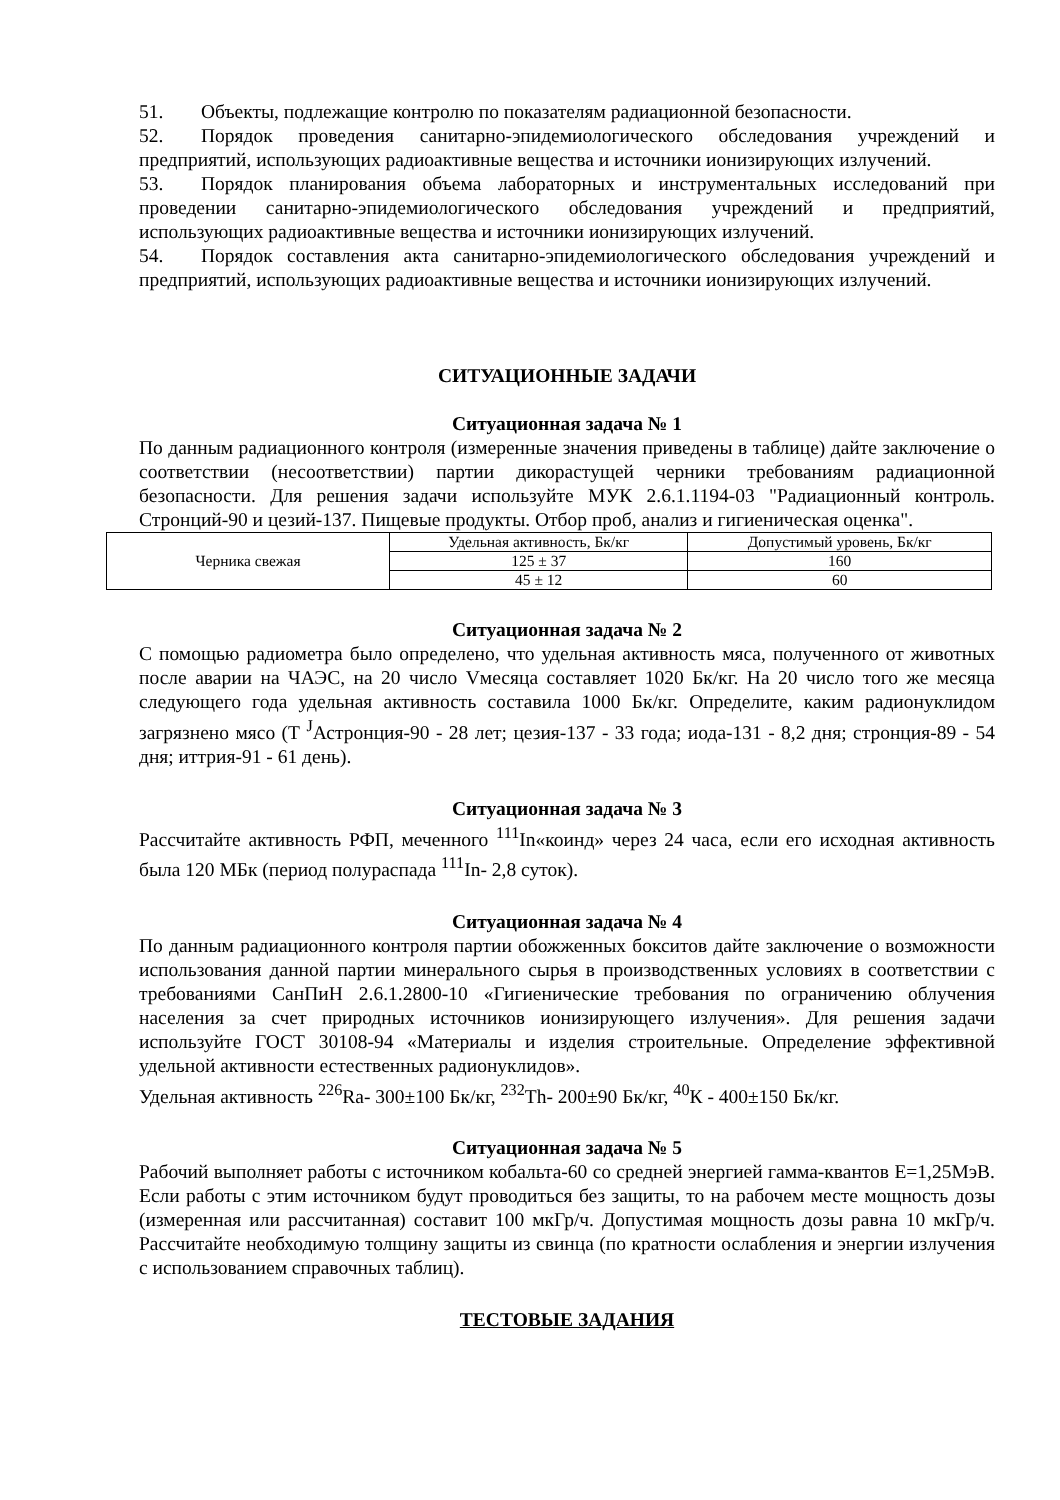51. Объекты, подлежащие контролю по показателям радиационной безопасности.
52. Порядок проведения санитарно-эпидемиологического обследования учреждений и предприятий, использующих радиоактивные вещества и источники ионизирующих излучений.
53. Порядок планирования объема лабораторных и инструментальных исследований при проведении санитарно-эпидемиологического обследования учреждений и предприятий, использующих радиоактивные вещества и источники ионизирующих излучений.
54. Порядок составления акта санитарно-эпидемиологического обследования учреждений и предприятий, использующих радиоактивные вещества и источники ионизирующих излучений.
СИТУАЦИОННЫЕ ЗАДАЧИ
Ситуационная задача № 1
По данным радиационного контроля (измеренные значения приведены в таблице) дайте заключение о соответствии (несоответствии) партии дикорастущей черники требованиям радиационной безопасности. Для решения задачи используйте МУК 2.6.1.1194-03 "Радиационный контроль. Стронций-90 и цезий-137. Пищевые продукты. Отбор проб, анализ и гигиеническая оценка".
| Черника свежая | Удельная активность, Бк/кг | Допустимый уровень, Бк/кг |
| | 125 ± 37 | 160 |
| | 45 ± 12 | 60 |
Ситуационная задача № 2
С помощью радиометра было определено, что удельная активность мяса, полученного от животных после аварии на ЧАЭС, на 20 число Vмесяца составляет 1020 Бк/кг. На 20 число того же месяца следующего года удельная активность составила 1000 Бк/кг. Определите, каким радионуклидом загрязнено мясо (Т <sup>J</sup>Астронция-90 - 28 лет; цезия-137 - 33 года; иода-131 - 8,2 дня; стронция-89 - 54 дня; иттрия-91 - 61 день).
Ситуационная задача № 3
Рассчитайте активность РФП, меченного <sup>111</sup>In«коинд» через 24 часа, если его исходная активность была 120 МБк (период полураспада <sup>111</sup>In- 2,8 суток).
Ситуационная задача № 4
По данным радиационного контроля партии обожженных бокситов дайте заключение о возможности использования данной партии минерального сырья в производственных условиях в соответствии с требованиями СанПиН 2.6.1.2800-10 «Гигиенические требования по ограничению облучения населения за счет природных источников ионизирующего излучения». Для решения задачи используйте ГОСТ 30108-94 «Материалы и изделия строительные. Определение эффективной удельной активности естественных радионуклидов».
Удельная активность <sup>226</sup>Ra- 300±100 Бк/кг, <sup>232</sup>Th- 200±90 Бк/кг, <sup>40</sup>К - 400±150 Бк/кг.
Ситуационная задача № 5
Рабочий выполняет работы с источником кобальта-60 со средней энергией гамма-квантов Е=1,25МэВ. Если работы с этим источником будут проводиться без защиты, то на рабочем месте мощность дозы (измеренная или рассчитанная) составит 100 мкГр/ч. Допустимая мощность дозы равна 10 мкГр/ч. Рассчитайте необходимую толщину защиты из свинца (по кратности ослабления и энергии излучения с использованием справочных таблиц).
ТЕСТОВЫЕ ЗАДАНИЯ